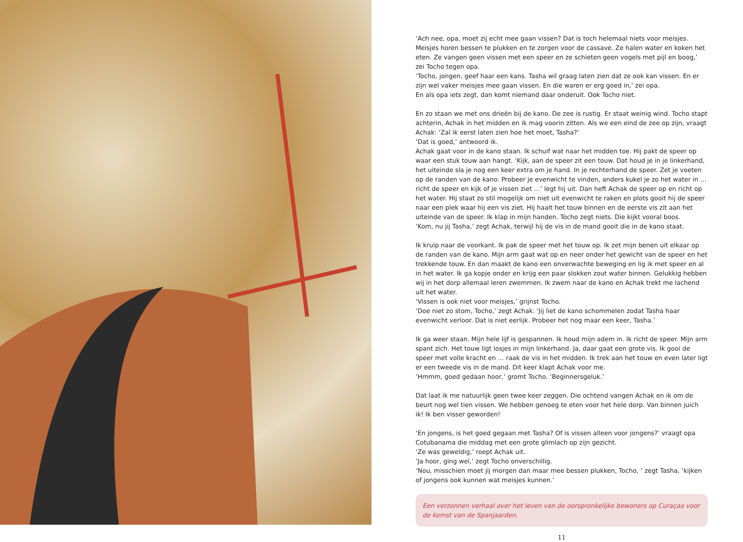‘Ach nee, opa, moet zij echt mee gaan vissen? Dat is toch helemaal niets voor meisjes. Meisjes horen bessen te plukken en te zorgen voor de cassave. Ze halen water en koken het eten. Ze vangen geen vissen met een speer en ze schieten geen vogels met pijl en boog,’ zei Tocho tegen opa.
‘Tocho, jongen, geef haar een kans. Tasha wil graag laten zien dat ze ook kan vissen. En er zijn wel vaker meisjes mee gaan vissen. En die waren er erg goed in,’ zei opa.
En als opa iets zegt, dan komt niemand daar onderuit. Ook Tocho niet.
En zo staan we met ons drieën bij de kano. De zee is rustig. Er staat weinig wind. Tocho stapt achterin, Achak in het midden en ik mag voorin zitten. Als we een eind de zee op zijn, vraagt Achak: ‘Zal ik eerst laten zien hoe het moet, Tasha?’
‘Dat is goed,’ antwoord ik.
Achak gaat voor in de kano staan. Ik schuif wat naar het midden toe. Hij pakt de speer op waar een stuk touw aan hangt. ‘Kijk, aan de speer zit een touw. Dat houd je in je linkerhand, het uiteinde sla je nog een keer extra om je hand. In je rechterhand de speer. Zet je voeten op de randen van de kano. Probeer je evenwicht te vinden, anders kukel je zo het water in … richt de speer en kijk of je vissen ziet …’ legt hij uit. Dan heft Achak de speer op en richt op het water. Hij staat zo stil mogelijk om niet uit evenwicht te raken en plots gooit hij de speer naar een plek waar hij een vis ziet. Hij haalt het touw binnen en de eerste vis zit aan het uiteinde van de speer. Ik klap in mijn handen. Tocho zegt niets. Die kijkt vooral boos.
‘Kom, nu jij Tasha,’ zegt Achak, terwijl hij de vis in de mand gooit die in de kano staat.
Ik kruip naar de voorkant. Ik pak de speer met het touw op. Ik zet mijn benen uit elkaar op de randen van de kano. Mijn arm gaat wat op en neer onder het gewicht van de speer en het trekkende touw. En dan maakt de kano een onverwachte beweging en lig ik met speer en al in het water. Ik ga kopje onder en krijg een paar slokken zout water binnen. Gelukkig hebben wij in het dorp allemaal leren zwemmen. Ik zwem naar de kano en Achak trekt me lachend uit het water.
‘Vissen is ook niet voor meisjes,’ grijnst Tocho.
‘Doe niet zo stom, Tocho,’ zegt Achak. ‘Jij liet de kano schommelen zodat Tasha haar evenwicht verloor. Dat is niet eerlijk. Probeer het nog maar een keer, Tasha.’
Ik ga weer staan. Mijn hele lijf is gespannen. Ik houd mijn adem in. Ik richt de speer. Mijn arm spant zich. Het touw ligt losjes in mijn linkerhand. Ja, daar gaat een grote vis. Ik gooi de speer met volle kracht en … raak de vis in het midden. Ik trek aan het touw en even later ligt er een tweede vis in de mand. Dit keer klapt Achak voor me.
‘Hmmm, goed gedaan hoor,’ gromt Tocho. ‘Beginnersgeluk.’
Dat laat ik me natuurlijk geen twee keer zeggen. Die ochtend vangen Achak en ik om de beurt nog wel tien vissen. We hebben genoeg te eten voor het hele dorp. Van binnen juich ik! Ik ben visser geworden!
‘En jongens, is het goed gegaan met Tasha? Of is vissen alleen voor jongens?’ vraagt opa Cotubanama die middag met een grote glimlach op zijn gezicht.
‘Ze was geweldig,’ roept Achak uit.
‘Ja hoor, ging wel,’ zegt Tocho onverschillig.
‘Nou, misschien moet jij morgen dan maar mee bessen plukken, Tocho, ’ zegt Tasha, ‘kijken of jongens ook kunnen wat meisjes kunnen.’
Een verzonnen verhaal over het leven van de oorspronkelijke bewoners op Curaçao voor de komst van de Spanjaarden.
11